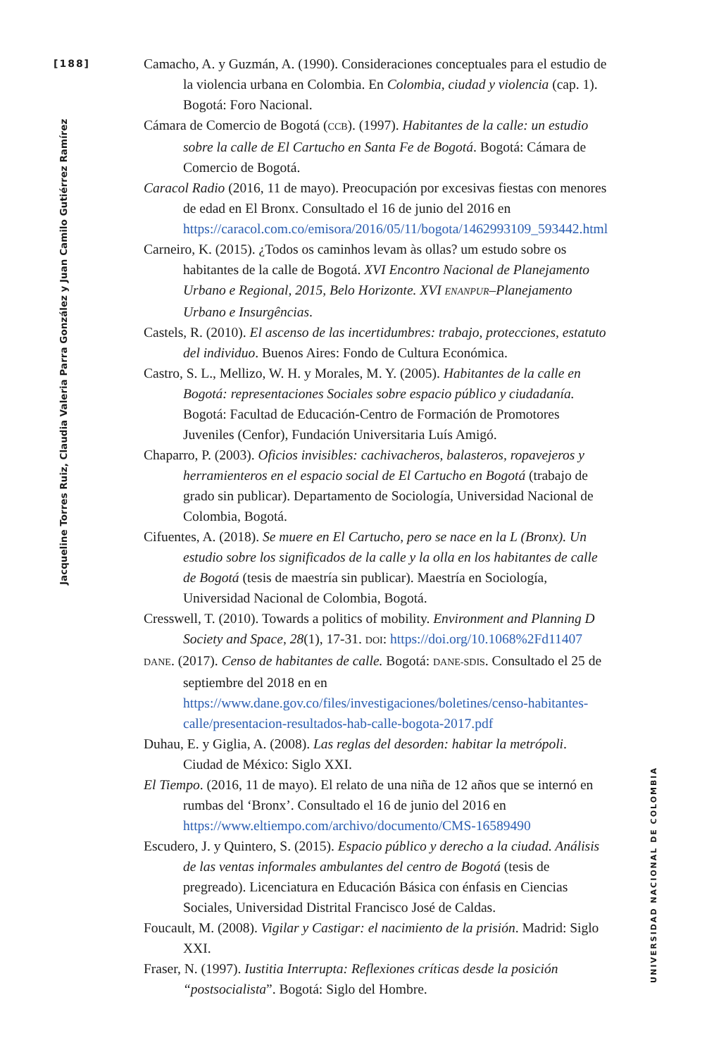[188]
Jacqueline Torres Ruiz, Claudia Valeria Parra González y Juan Camilo Gutiérrez Ramírez
UNIVERSIDAD NACIONAL DE COLOMBIA
Camacho, A. y Guzmán, A. (1990). Consideraciones conceptuales para el estudio de la violencia urbana en Colombia. En Colombia, ciudad y violencia (cap. 1). Bogotá: Foro Nacional.
Cámara de Comercio de Bogotá (CCB). (1997). Habitantes de la calle: un estudio sobre la calle de El Cartucho en Santa Fe de Bogotá. Bogotá: Cámara de Comercio de Bogotá.
Caracol Radio (2016, 11 de mayo). Preocupación por excesivas fiestas con menores de edad en El Bronx. Consultado el 16 de junio del 2016 en https://caracol.com.co/emisora/2016/05/11/bogota/1462993109_593442.html
Carneiro, K. (2015). ¿Todos os caminhos levam às ollas? um estudo sobre os habitantes de la calle de Bogotá. XVI Encontro Nacional de Planejamento Urbano e Regional, 2015, Belo Horizonte. XVI ENANPUR–Planejamento Urbano e Insurgências.
Castels, R. (2010). El ascenso de las incertidumbres: trabajo, protecciones, estatuto del individuo. Buenos Aires: Fondo de Cultura Económica.
Castro, S. L., Mellizo, W. H. y Morales, M. Y. (2005). Habitantes de la calle en Bogotá: representaciones Sociales sobre espacio público y ciudadanía. Bogotá: Facultad de Educación-Centro de Formación de Promotores Juveniles (Cenfor), Fundación Universitaria Luís Amigó.
Chaparro, P. (2003). Oficios invisibles: cachivacheros, balasteros, ropavejeros y herramienteros en el espacio social de El Cartucho en Bogotá (trabajo de grado sin publicar). Departamento de Sociología, Universidad Nacional de Colombia, Bogotá.
Cifuentes, A. (2018). Se muere en El Cartucho, pero se nace en la L (Bronx). Un estudio sobre los significados de la calle y la olla en los habitantes de calle de Bogotá (tesis de maestría sin publicar). Maestría en Sociología, Universidad Nacional de Colombia, Bogotá.
Cresswell, T. (2010). Towards a politics of mobility. Environment and Planning D Society and Space, 28(1), 17-31. DOI: https://doi.org/10.1068%2Fd11407
DANE. (2017). Censo de habitantes de calle. Bogotá: DANE-SDIS. Consultado el 25 de septiembre del 2018 en en https://www.dane.gov.co/files/investigaciones/boletines/censo-habitantes-calle/presentacion-resultados-hab-calle-bogota-2017.pdf
Duhau, E. y Giglia, A. (2008). Las reglas del desorden: habitar la metrópoli. Ciudad de México: Siglo XXI.
El Tiempo. (2016, 11 de mayo). El relato de una niña de 12 años que se internó en rumbas del ‘Bronx’. Consultado el 16 de junio del 2016 en https://www.eltiempo.com/archivo/documento/CMS-16589490
Escudero, J. y Quintero, S. (2015). Espacio público y derecho a la ciudad. Análisis de las ventas informales ambulantes del centro de Bogotá (tesis de pregreado). Licenciatura en Educación Básica con énfasis en Ciencias Sociales, Universidad Distrital Francisco José de Caldas.
Foucault, M. (2008). Vigilar y Castigar: el nacimiento de la prisión. Madrid: Siglo XXI.
Fraser, N. (1997). Iustitia Interrupta: Reflexiones críticas desde la posición “postsocialista”. Bogotá: Siglo del Hombre.